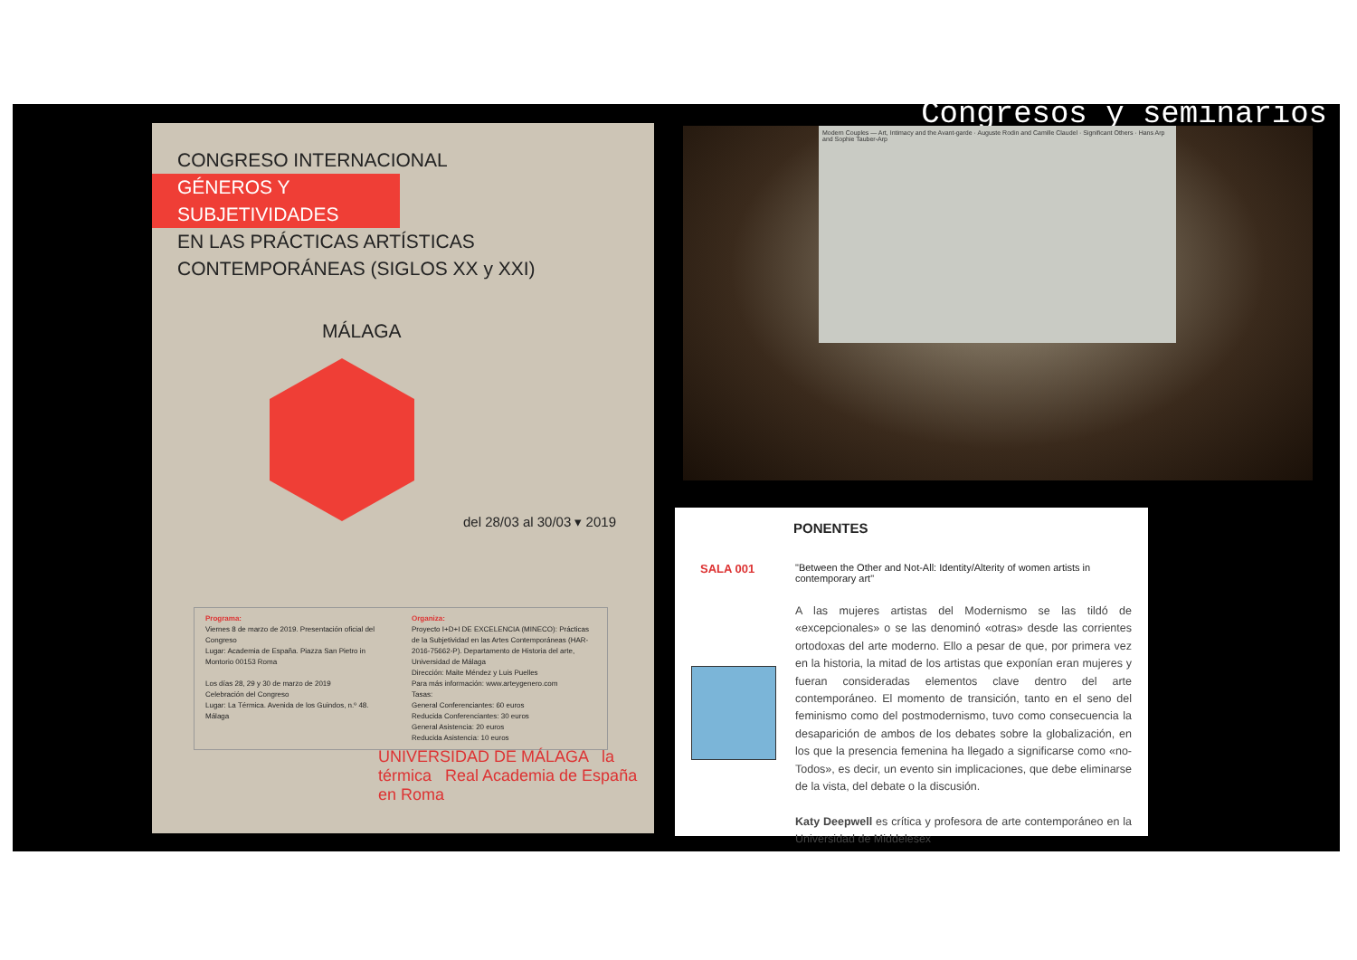Congresos y seminarios
CONGRESO INTERNACIONAL
GÉNEROS Y SUBJETIVIDADES
EN LAS PRÁCTICAS ARTÍSTICAS
CONTEMPORÁNEAS (SIGLOS XX y XXI)
MÁLAGA
del 28/03 al 30/03 ▾ 2019
Programa:
Viernes 8 de marzo de 2019. Presentación oficial del Congreso
Lugar: Academia de España. Piazza San Pietro in Montorio 00153 Roma
Los días 28, 29 y 30 de marzo de 2019
Celebración del Congreso
Lugar: La Térmica. Avenida de los Guindos, n.º 48. Málaga
Organiza:
Proyecto I+D+I DE EXCELENCIA (MINECO): Prácticas de la Subjetividad en las Artes Contemporáneas (HAR-2016-75662-P). Departamento de Historia del arte, Universidad de Málaga
Dirección: Maite Méndez y Luis Puelles
Para más información: www.arteygenero.com
Tasas:
General Conferenciantes: 60 euros
Reducida Conferenciantes: 30 euros
General Asistencia: 20 euros
Reducida Asistencia: 10 euros
UNIVERSIDAD DE MÁLAGA la térmica Real Academia de España en Roma
Modern Couples — Art, Intimacy and the Avant-garde · Auguste Rodin and Camille Claudel · Significant Others · Hans Arp and Sophie Tauber-Arp
PONENTES
SALA 001
"Between the Other and Not-All: Identity/Alterity of women artists in contemporary art"
A las mujeres artistas del Modernismo se las tildó de «excepcionales» o se las denominó «otras» desde las corrientes ortodoxas del arte moderno. Ello a pesar de que, por primera vez en la historia, la mitad de los artistas que exponían eran mujeres y fueran consideradas elementos clave dentro del arte contemporáneo. El momento de transición, tanto en el seno del feminismo como del postmodernismo, tuvo como consecuencia la desaparición de ambos de los debates sobre la globalización, en los que la presencia femenina ha llegado a significarse como «no-Todos», es decir, un evento sin implicaciones, que debe eliminarse de la vista, del debate o la discusión.
Katy Deepwell es crítica y profesora de arte contemporáneo en la Universidad de Middelesex